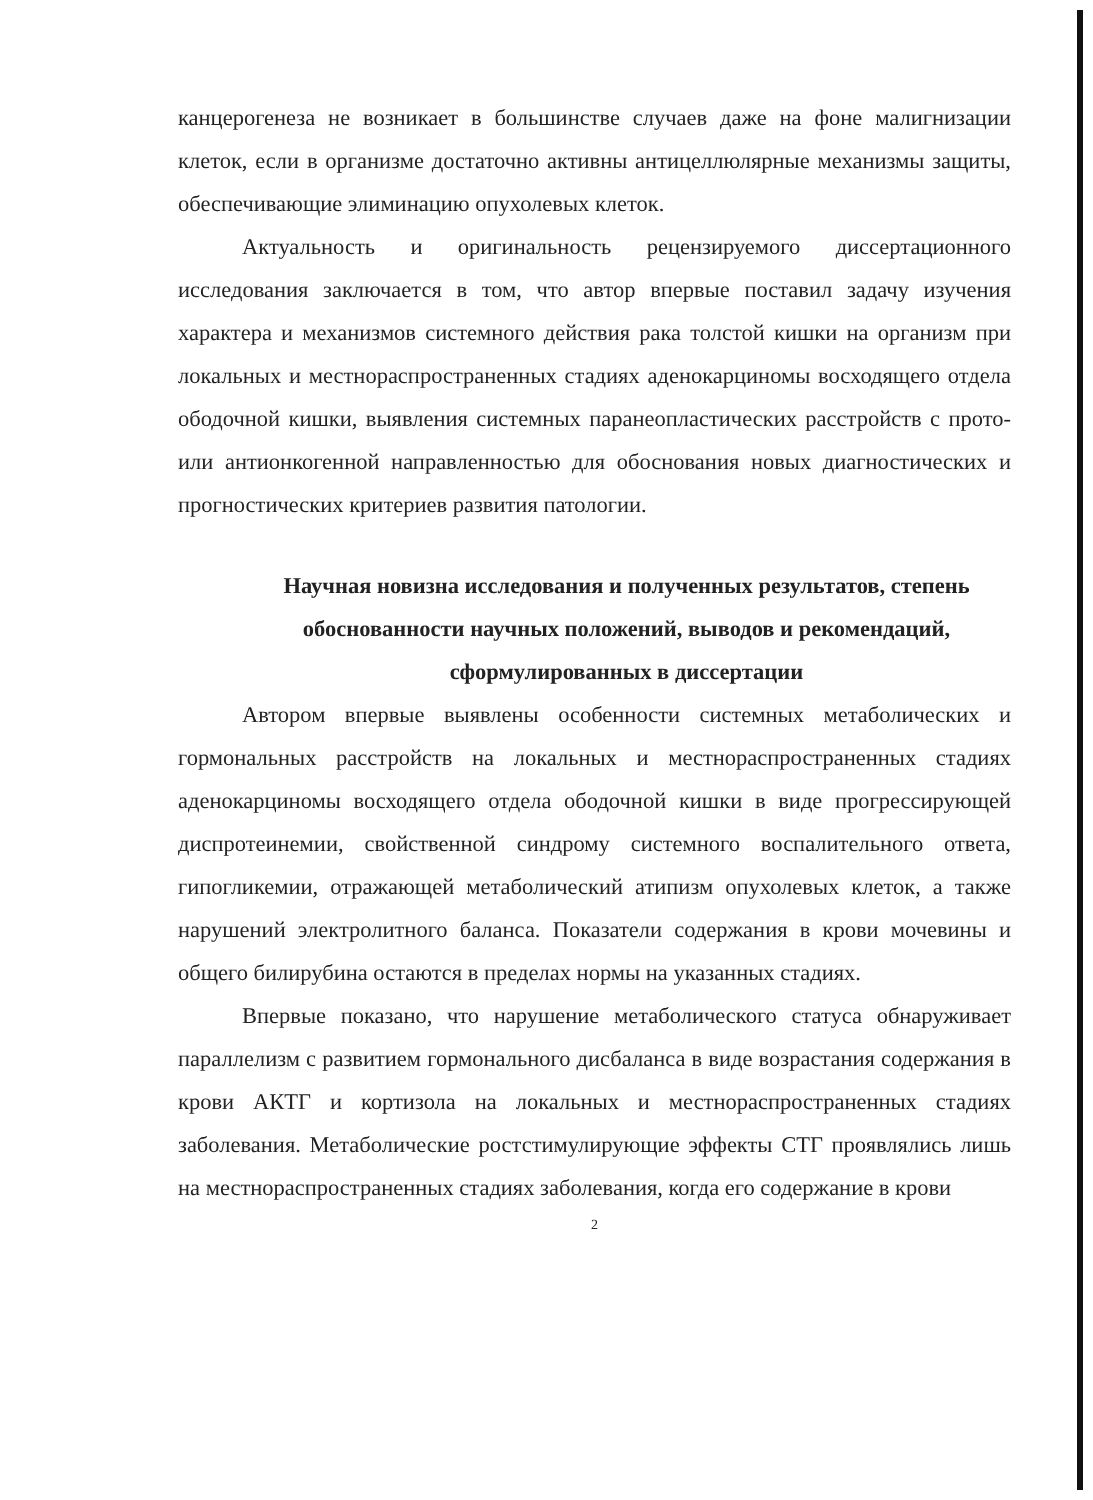канцерогенеза не возникает в большинстве случаев даже на фоне малигнизации клеток, если в организме достаточно активны антицеллюлярные механизмы защиты, обеспечивающие элиминацию опухолевых клеток.
Актуальность и оригинальность рецензируемого диссертационного исследования заключается в том, что автор впервые поставил задачу изучения характера и механизмов системного действия рака толстой кишки на организм при локальных и местнораспространенных стадиях аденокарциномы восходящего отдела ободочной кишки, выявления системных паранеопластических расстройств с прото- или антионкогенной направленностью для обоснования новых диагностических и прогностических критериев развития патологии.
Научная новизна исследования и полученных результатов, степень обоснованности научных положений, выводов и рекомендаций, сформулированных в диссертации
Автором впервые выявлены особенности системных метаболических и гормональных расстройств на локальных и местнораспространенных стадиях аденокарциномы восходящего отдела ободочной кишки в виде прогрессирующей диспротеинемии, свойственной синдрому системного воспалительного ответа, гипогликемии, отражающей метаболический атипизм опухолевых клеток, а также нарушений электролитного баланса. Показатели содержания в крови мочевины и общего билирубина остаются в пределах нормы на указанных стадиях.
Впервые показано, что нарушение метаболического статуса обнаруживает параллелизм с развитием гормонального дисбаланса в виде возрастания содержания в крови АКТГ и кортизола на локальных и местнораспространенных стадиях заболевания. Метаболические ростстимулирующие эффекты СТГ проявлялись лишь на местнораспространенных стадиях заболевания, когда его содержание в крови
2